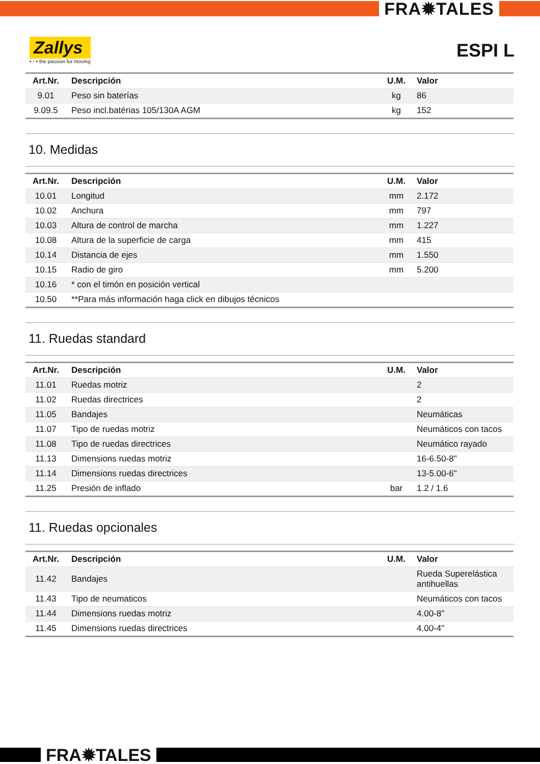FRA✹TALES
Zallys
• ◦ • the passion for moving
ESPI L
| Art.Nr. | Descripción | U.M. | Valor |
| --- | --- | --- | --- |
| 9.01 | Peso sin baterías | kg | 86 |
| 9.09.5 | Peso incl.batérias 105/130A AGM | kg | 152 |
10. Medidas
| Art.Nr. | Descripción | U.M. | Valor |
| --- | --- | --- | --- |
| 10.01 | Longitud | mm | 2.172 |
| 10.02 | Anchura | mm | 797 |
| 10.03 | Altura de control de marcha | mm | 1.227 |
| 10.08 | Altura de la superficie de carga | mm | 415 |
| 10.14 | Distancia de ejes | mm | 1.550 |
| 10.15 | Radio de giro | mm | 5.200 |
| 10.16 | * con el timón en posición vertical | | |
| 10.50 | **Para más información haga click en dibujos técnicos | | |
11. Ruedas standard
| Art.Nr. | Descripción | U.M. | Valor |
| --- | --- | --- | --- |
| 11.01 | Ruedas motriz | | 2 |
| 11.02 | Ruedas directrices | | 2 |
| 11.05 | Bandajes | | Neumáticas |
| 11.07 | Tipo de ruedas motriz | | Neumáticos con tacos |
| 11.08 | Tipo de ruedas directrices | | Neumático rayado |
| 11.13 | Dimensions ruedas motriz | | 16-6.50-8" |
| 11.14 | Dimensions ruedas directrices | | 13-5.00-6" |
| 11.25 | Presión de inflado | bar | 1.2 / 1.6 |
11. Ruedas opcionales
| Art.Nr. | Descripción | U.M. | Valor |
| --- | --- | --- | --- |
| 11.42 | Bandajes | | Rueda Superelástica antihuellas |
| 11.43 | Tipo de neumaticos | | Neumáticos con tacos |
| 11.44 | Dimensions ruedas motriz | | 4.00-8" |
| 11.45 | Dimensions ruedas directrices | | 4.00-4" |
FRA✹TALES